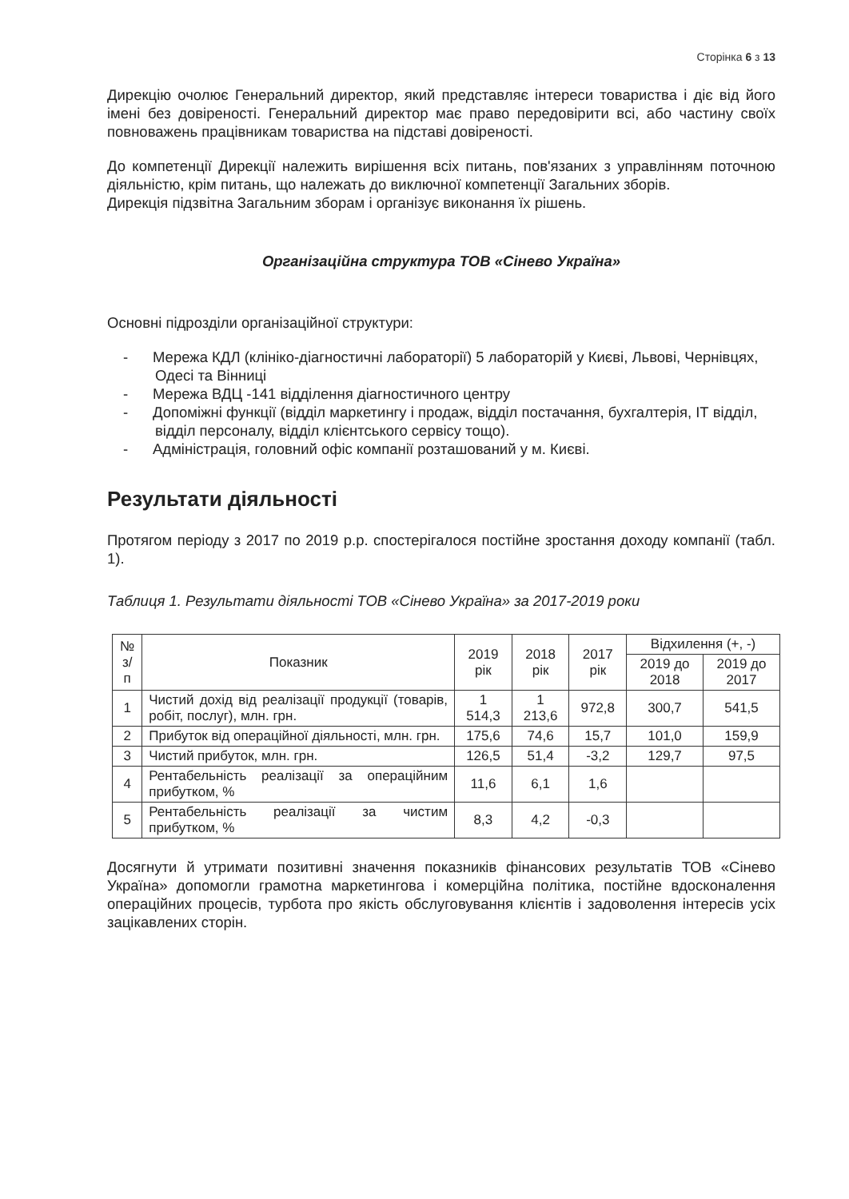Сторінка 6 з 13
Дирекцію очолює Генеральний директор, який представляє інтереси товариства і діє від його імені без довіреності. Генеральний директор має право передовірити всі, або частину своїх повноважень працівникам товариства на підставі довіреності.
До компетенції Дирекції належить вирішення всіх питань, пов'язаних з управлінням поточною діяльністю, крім питань, що належать до виключної компетенції Загальних зборів.
Дирекція підзвітна Загальним зборам і організує виконання їх рішень.
Організаційна структура ТОВ «Сінево Україна»
Основні підрозділи організаційної структури:
- Мережа КДЛ (клініко-діагностичні лабораторії) 5 лабораторій у Києві, Львові, Чернівцях, Одесі та Вінниці
- Мережа ВДЦ -141 відділення діагностичного центру
- Допоміжні функції (відділ маркетингу і продаж, відділ постачання, бухгалтерія, ІТ відділ, відділ персоналу, відділ клієнтського сервісу тощо).
- Адміністрація, головний офіс компанії розташований у м. Києві.
Результати діяльності
Протягом періоду з 2017 по 2019 р.р. спостерігалося постійне зростання доходу компанії (табл. 1).
Таблиця 1. Результати діяльності ТОВ «Сінево Україна» за 2017-2019 роки
| № з/п | Показник | 2019 рік | 2018 рік | 2017 рік | Відхилення (+, -) | |
| --- | --- | --- | --- | --- | --- | --- |
| | | | | | 2019 до 2018 | 2019 до 2017 |
| 1 | Чистий дохід від реалізації продукції (товарів, робіт, послуг), млн. грн. | 1 514,3 | 1 213,6 | 972,8 | 300,7 | 541,5 |
| 2 | Прибуток від операційної діяльності, млн. грн. | 175,6 | 74,6 | 15,7 | 101,0 | 159,9 |
| 3 | Чистий прибуток, млн. грн. | 126,5 | 51,4 | -3,2 | 129,7 | 97,5 |
| 4 | Рентабельність реалізації за операційним прибутком, % | 11,6 | 6,1 | 1,6 | | |
| 5 | Рентабельність реалізації за чистим прибутком, % | 8,3 | 4,2 | -0,3 | | |
Досягнути й утримати позитивні значення показників фінансових результатів ТОВ «Сінево Україна» допомогли грамотна маркетингова і комерційна політика, постійне вдосконалення операційних процесів, турбота про якість обслуговування клієнтів і задоволення інтересів усіх зацікавлених сторін.